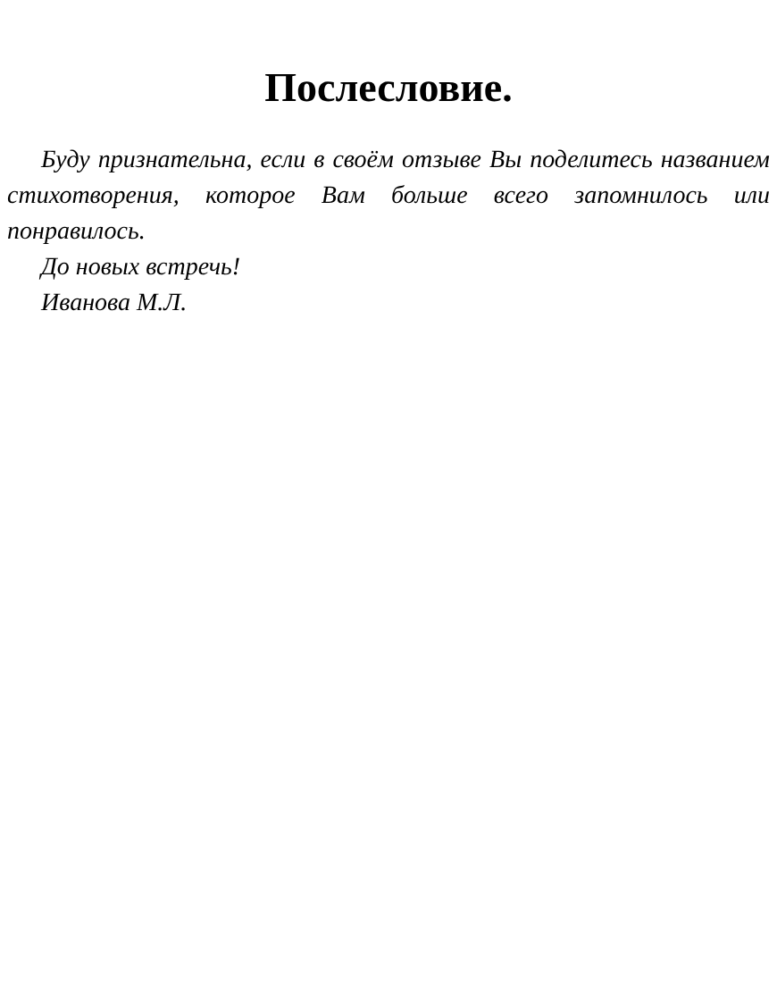Послесловие.
Буду признательна, если в своём отзыве Вы поделитесь названием стихотворения, которое Вам больше всего запомнилось или понравилось.
До новых встречь!
Иванова М.Л.